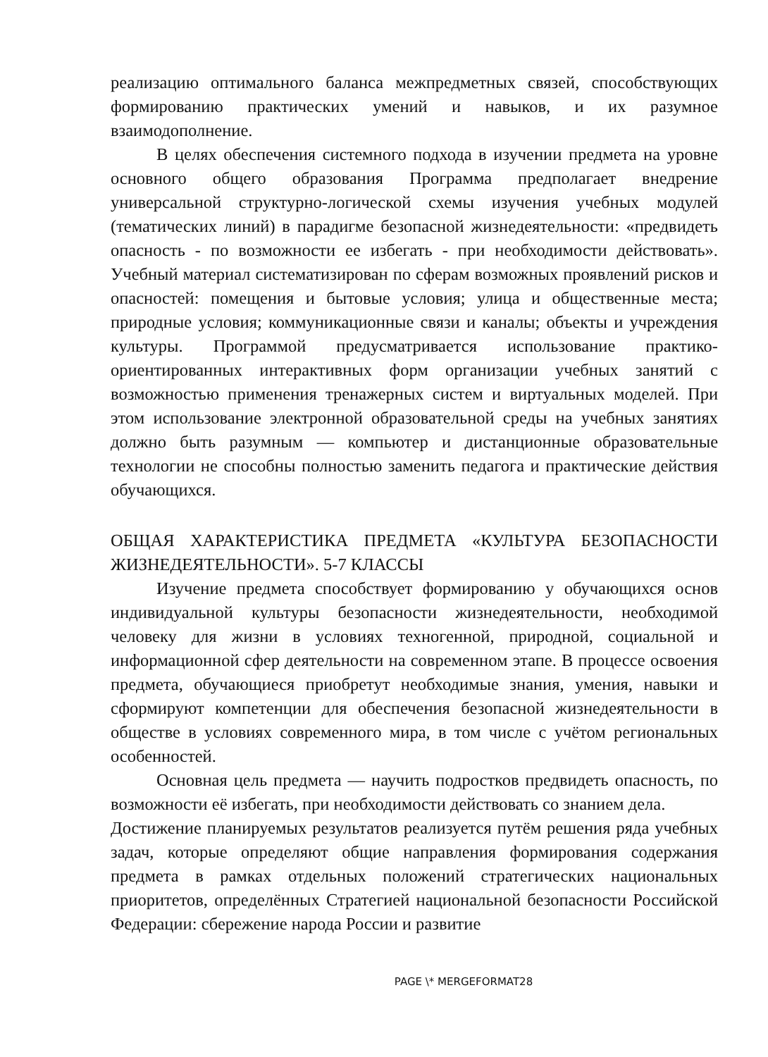реализацию оптимального баланса межпредметных связей, способствующих формированию практических умений и навыков, и их разумное взаимодополнение.
В целях обеспечения системного подхода в изучении предмета на уровне основного общего образования Программа предполагает внедрение универсальной структурно-логической схемы изучения учебных модулей (тематических линий) в парадигме безопасной жизнедеятельности: «предвидеть опасность - по возможности ее избегать - при необходимости действовать». Учебный материал систематизирован по сферам возможных проявлений рисков и опасностей: помещения и бытовые условия; улица и общественные места; природные условия; коммуникационные связи и каналы; объекты и учреждения культуры. Программой предусматривается использование практико-ориентированных интерактивных форм организации учебных занятий с возможностью применения тренажерных систем и виртуальных моделей. При этом использование электронной образовательной среды на учебных занятиях должно быть разумным — компьютер и дистанционные образовательные технологии не способны полностью заменить педагога и практические действия обучающихся.
ОБЩАЯ ХАРАКТЕРИСТИКА ПРЕДМЕТА «КУЛЬТУРА БЕЗОПАСНОСТИ ЖИЗНЕДЕЯТЕЛЬНОСТИ». 5-7 КЛАССЫ
Изучение предмета способствует формированию у обучающихся основ индивидуальной культуры безопасности жизнедеятельности, необходимой человеку для жизни в условиях техногенной, природной, социальной и информационной сфер деятельности на современном этапе. В процессе освоения предмета, обучающиеся приобретут необходимые знания, умения, навыки и сформируют компетенции для обеспечения безопасной жизнедеятельности в обществе в условиях современного мира, в том числе с учётом региональных особенностей.
Основная цель предмета — научить подростков предвидеть опасность, по возможности её избегать, при необходимости действовать со знанием дела.
Достижение планируемых результатов реализуется путём решения ряда учебных задач, которые определяют общие направления формирования содержания предмета в рамках отдельных положений стратегических национальных приоритетов, определённых Стратегией национальной безопасности Российской Федерации: сбережение народа России и развитие
PAGE \* MERGEFORMAT28